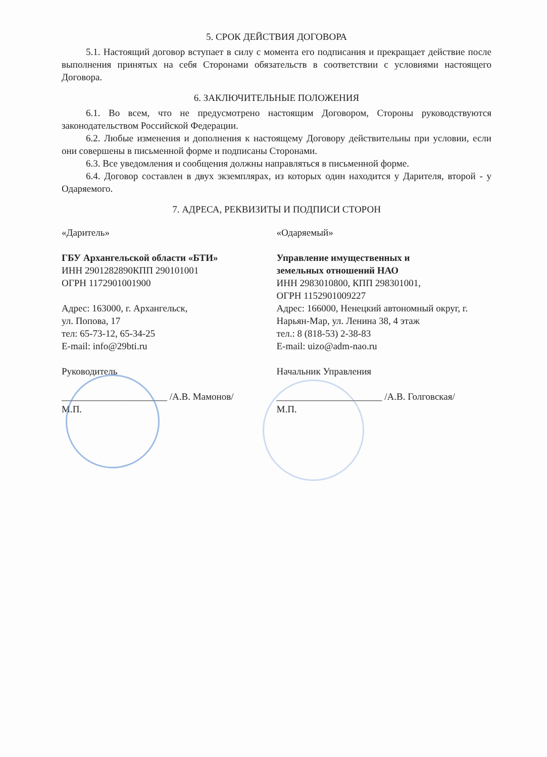5. СРОК ДЕЙСТВИЯ ДОГОВОРА
5.1. Настоящий договор вступает в силу с момента его подписания и прекращает действие после выполнения принятых на себя Сторонами обязательств в соответствии с условиями настоящего Договора.
6. ЗАКЛЮЧИТЕЛЬНЫЕ ПОЛОЖЕНИЯ
6.1. Во всем, что не предусмотрено настоящим Договором, Стороны руководствуются законодательством Российской Федерации.
6.2. Любые изменения и дополнения к настоящему Договору действительны при условии, если они совершены в письменной форме и подписаны Сторонами.
6.3. Все уведомления и сообщения должны направляться в письменной форме.
6.4. Договор составлен в двух экземплярах, из которых один находится у Дарителя, второй - у Одаряемого.
7. АДРЕСА, РЕКВИЗИТЫ И ПОДПИСИ СТОРОН
«Даритель»
ГБУ Архангельской области «БТИ»
ИНН 2901282890КПП 290101001
ОГРН 1172901001900
Адрес: 163000, г. Архангельск,
ул. Попова, 17
тел: 65-73-12, 65-34-25
E-mail: info@29bti.ru
Руководитель
______________________ /А.В. Мамонов/
М.П.
«Одаряемый»
Управление имущественных и
земельных отношений НАО
ИНН 2983010800, КПП 298301001,
ОГРН 1152901009227
Адрес: 166000, Ненецкий автономный округ, г. Нарьян-Мар, ул. Ленина 38, 4 этаж
тел.: 8 (818-53) 2-38-83
E-mail: uizo@adm-nao.ru
Начальник Управления
______________________ /А.В. Голговская/
М.П.